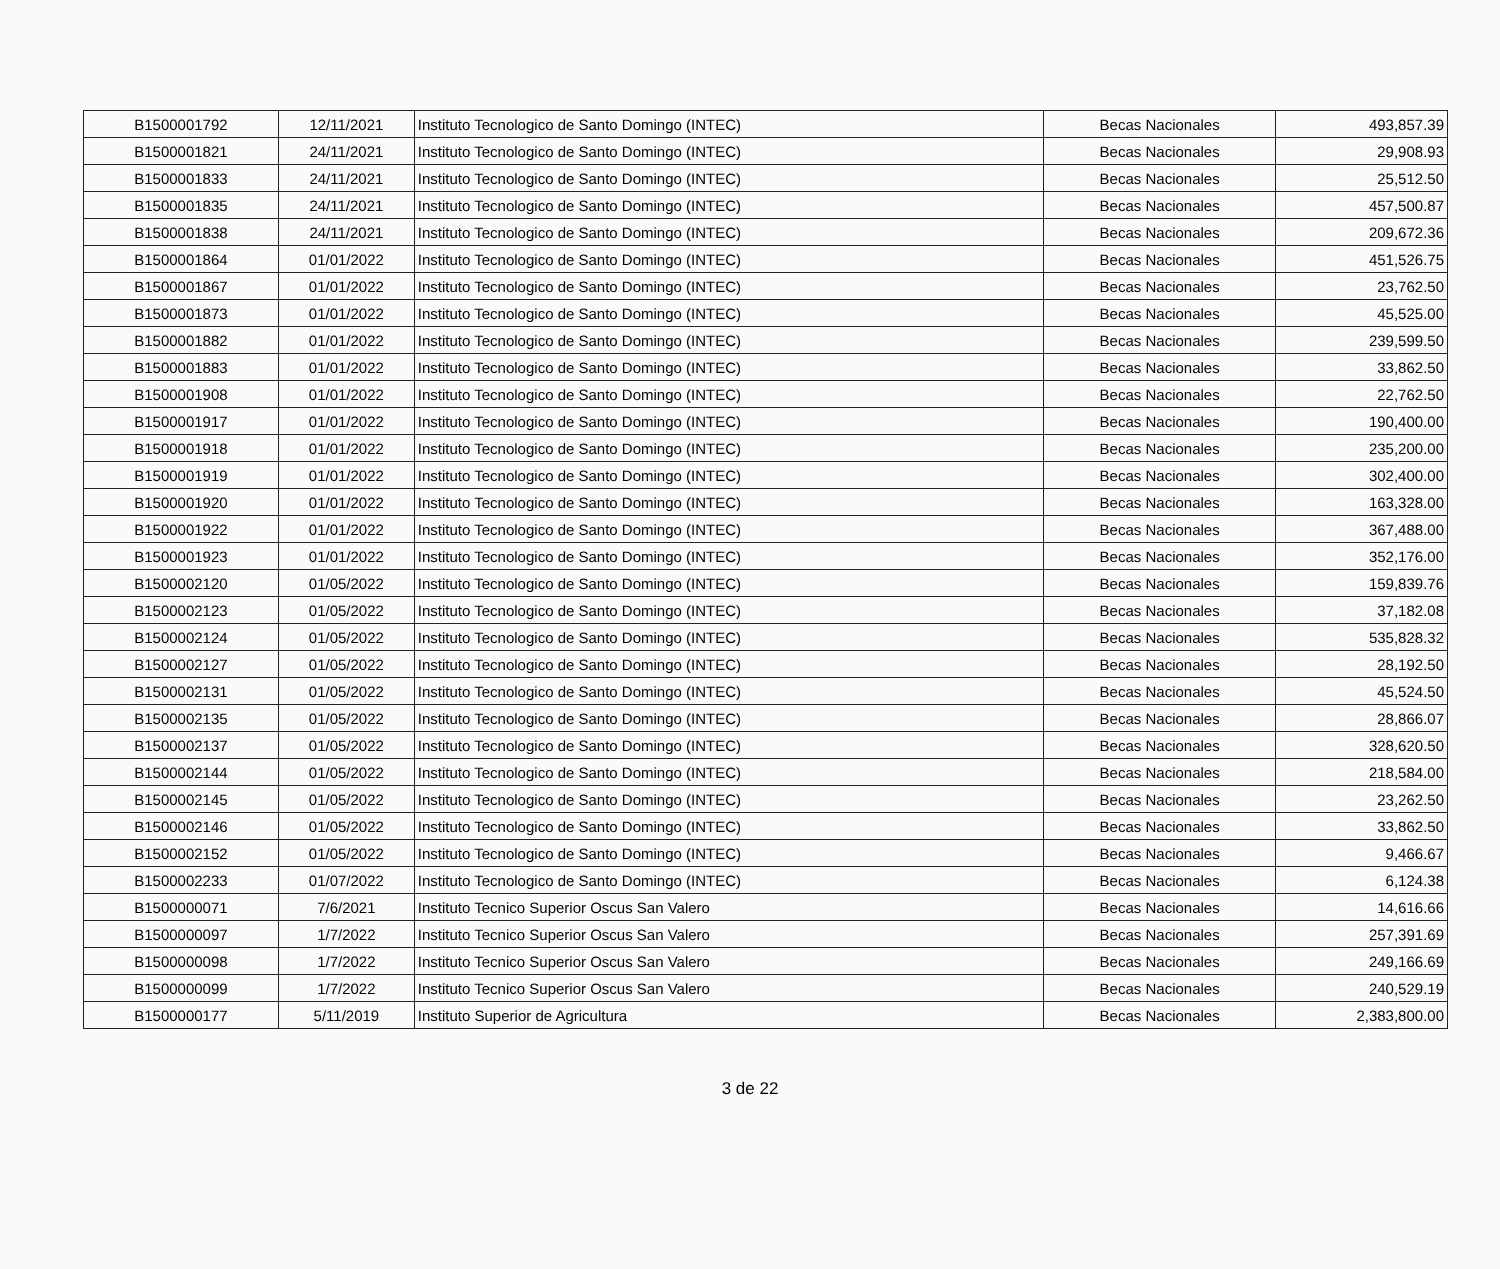| B1500001792 | 12/11/2021 | Instituto Tecnologico de Santo Domingo (INTEC) | Becas Nacionales | 493,857.39 |
| B1500001821 | 24/11/2021 | Instituto Tecnologico de Santo Domingo (INTEC) | Becas Nacionales | 29,908.93 |
| B1500001833 | 24/11/2021 | Instituto Tecnologico de Santo Domingo (INTEC) | Becas Nacionales | 25,512.50 |
| B1500001835 | 24/11/2021 | Instituto Tecnologico de Santo Domingo (INTEC) | Becas Nacionales | 457,500.87 |
| B1500001838 | 24/11/2021 | Instituto Tecnologico de Santo Domingo (INTEC) | Becas Nacionales | 209,672.36 |
| B1500001864 | 01/01/2022 | Instituto Tecnologico de Santo Domingo (INTEC) | Becas Nacionales | 451,526.75 |
| B1500001867 | 01/01/2022 | Instituto Tecnologico de Santo Domingo (INTEC) | Becas Nacionales | 23,762.50 |
| B1500001873 | 01/01/2022 | Instituto Tecnologico de Santo Domingo (INTEC) | Becas Nacionales | 45,525.00 |
| B1500001882 | 01/01/2022 | Instituto Tecnologico de Santo Domingo (INTEC) | Becas Nacionales | 239,599.50 |
| B1500001883 | 01/01/2022 | Instituto Tecnologico de Santo Domingo (INTEC) | Becas Nacionales | 33,862.50 |
| B1500001908 | 01/01/2022 | Instituto Tecnologico de Santo Domingo (INTEC) | Becas Nacionales | 22,762.50 |
| B1500001917 | 01/01/2022 | Instituto Tecnologico de Santo Domingo (INTEC) | Becas Nacionales | 190,400.00 |
| B1500001918 | 01/01/2022 | Instituto Tecnologico de Santo Domingo (INTEC) | Becas Nacionales | 235,200.00 |
| B1500001919 | 01/01/2022 | Instituto Tecnologico de Santo Domingo (INTEC) | Becas Nacionales | 302,400.00 |
| B1500001920 | 01/01/2022 | Instituto Tecnologico de Santo Domingo (INTEC) | Becas Nacionales | 163,328.00 |
| B1500001922 | 01/01/2022 | Instituto Tecnologico de Santo Domingo (INTEC) | Becas Nacionales | 367,488.00 |
| B1500001923 | 01/01/2022 | Instituto Tecnologico de Santo Domingo (INTEC) | Becas Nacionales | 352,176.00 |
| B1500002120 | 01/05/2022 | Instituto Tecnologico de Santo Domingo (INTEC) | Becas Nacionales | 159,839.76 |
| B1500002123 | 01/05/2022 | Instituto Tecnologico de Santo Domingo (INTEC) | Becas Nacionales | 37,182.08 |
| B1500002124 | 01/05/2022 | Instituto Tecnologico de Santo Domingo (INTEC) | Becas Nacionales | 535,828.32 |
| B1500002127 | 01/05/2022 | Instituto Tecnologico de Santo Domingo (INTEC) | Becas Nacionales | 28,192.50 |
| B1500002131 | 01/05/2022 | Instituto Tecnologico de Santo Domingo (INTEC) | Becas Nacionales | 45,524.50 |
| B1500002135 | 01/05/2022 | Instituto Tecnologico de Santo Domingo (INTEC) | Becas Nacionales | 28,866.07 |
| B1500002137 | 01/05/2022 | Instituto Tecnologico de Santo Domingo (INTEC) | Becas Nacionales | 328,620.50 |
| B1500002144 | 01/05/2022 | Instituto Tecnologico de Santo Domingo (INTEC) | Becas Nacionales | 218,584.00 |
| B1500002145 | 01/05/2022 | Instituto Tecnologico de Santo Domingo (INTEC) | Becas Nacionales | 23,262.50 |
| B1500002146 | 01/05/2022 | Instituto Tecnologico de Santo Domingo (INTEC) | Becas Nacionales | 33,862.50 |
| B1500002152 | 01/05/2022 | Instituto Tecnologico de Santo Domingo (INTEC) | Becas Nacionales | 9,466.67 |
| B1500002233 | 01/07/2022 | Instituto Tecnologico de Santo Domingo (INTEC) | Becas Nacionales | 6,124.38 |
| B1500000071 | 7/6/2021 | Instituto Tecnico Superior Oscus San Valero | Becas Nacionales | 14,616.66 |
| B1500000097 | 1/7/2022 | Instituto Tecnico Superior Oscus San Valero | Becas Nacionales | 257,391.69 |
| B1500000098 | 1/7/2022 | Instituto Tecnico Superior Oscus San Valero | Becas Nacionales | 249,166.69 |
| B1500000099 | 1/7/2022 | Instituto Tecnico Superior Oscus San Valero | Becas Nacionales | 240,529.19 |
| B1500000177 | 5/11/2019 | Instituto Superior de Agricultura | Becas Nacionales | 2,383,800.00 |
3 de 22